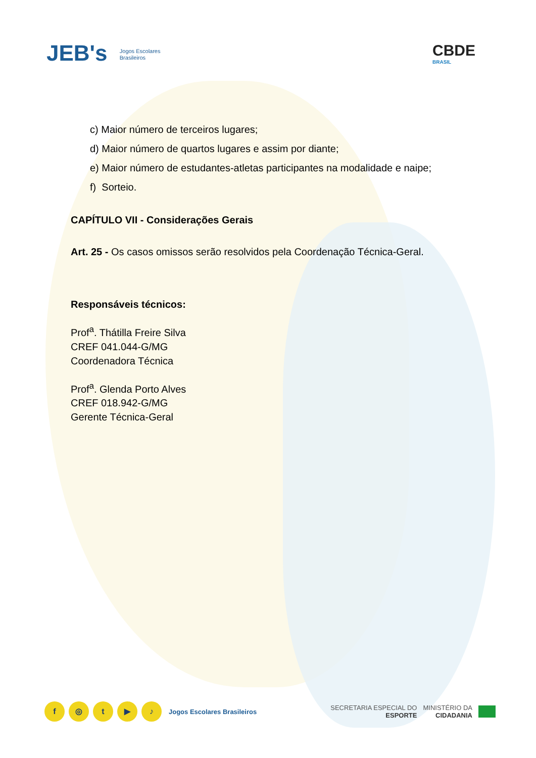JEB's Jogos Escolares
Brasileiros
CBDE
BRASIL
c) Maior número de terceiros lugares;
d) Maior número de quartos lugares e assim por diante;
e) Maior número de estudantes-atletas participantes na modalidade e naipe;
f) Sorteio.
CAPÍTULO VII - Considerações Gerais
Art. 25 - Os casos omissos serão resolvidos pela Coordenação Técnica-Geral.
Responsáveis técnicos:
Prof<sup>a</sup>. Thátilla Freire Silva
CREF 041.044-G/MG
Coordenadora Técnica
Prof<sup>a</sup>. Glenda Porto Alves
CREF 018.942-G/MG
Gerente Técnica-Geral
f ◎ t ▶ ♪ Jogos Escolares Brasileiros
SECRETARIA ESPECIAL DO
ESPORTE
MINISTÉRIO DA
CIDADANIA